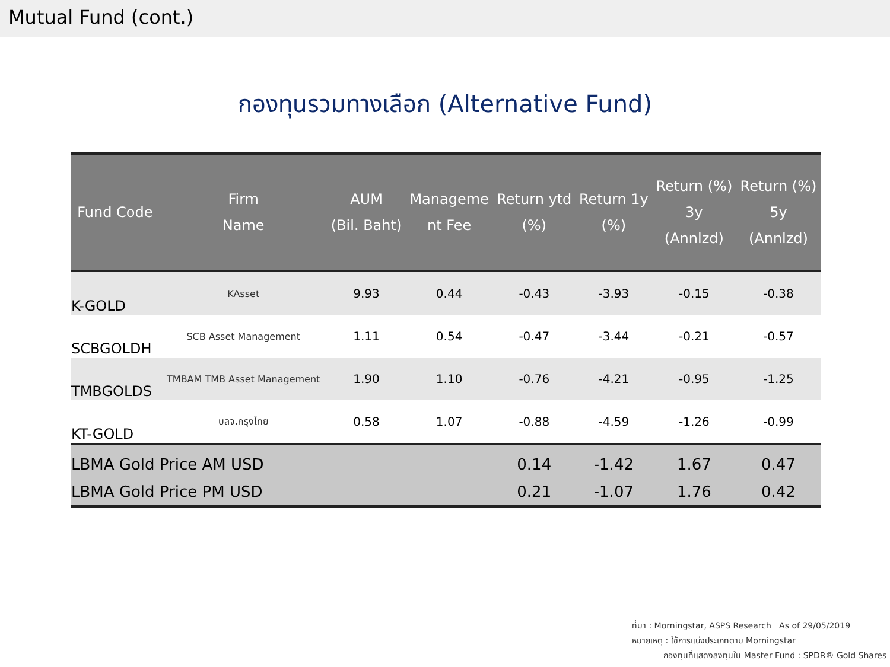Mutual Fund (cont.)
กองทุนรวมทางเลือก (Alternative Fund)
| Fund Code | Firm Name | AUM (Bil. Baht) | Manageme nt Fee | Return ytd (%) | Return 1y (%) | Return (%) 3y (Annlzd) | Return (%) 5y (Annlzd) |
| --- | --- | --- | --- | --- | --- | --- | --- |
| K-GOLD | KAsset | 9.93 | 0.44 | -0.43 | -3.93 | -0.15 | -0.38 |
| SCBGOLDH | SCB Asset Management | 1.11 | 0.54 | -0.47 | -3.44 | -0.21 | -0.57 |
| TMBGOLDS | TMBAM TMB Asset Management | 1.90 | 1.10 | -0.76 | -4.21 | -0.95 | -1.25 |
| KT-GOLD | บลจ.กรุงไทย | 0.58 | 1.07 | -0.88 | -4.59 | -1.26 | -0.99 |
| LBMA Gold Price AM USD | | | | 0.14 | -1.42 | 1.67 | 0.47 |
| LBMA Gold Price PM USD | | | | 0.21 | -1.07 | 1.76 | 0.42 |
ที่มา : Morningstar, ASPS Research As of 29/05/2019
หมายเหตุ : ใช้การแบ่งประเภทตาม Morningstar
กองทุนที่แสดงลงทุนใน Master Fund : SPDR® Gold Shares